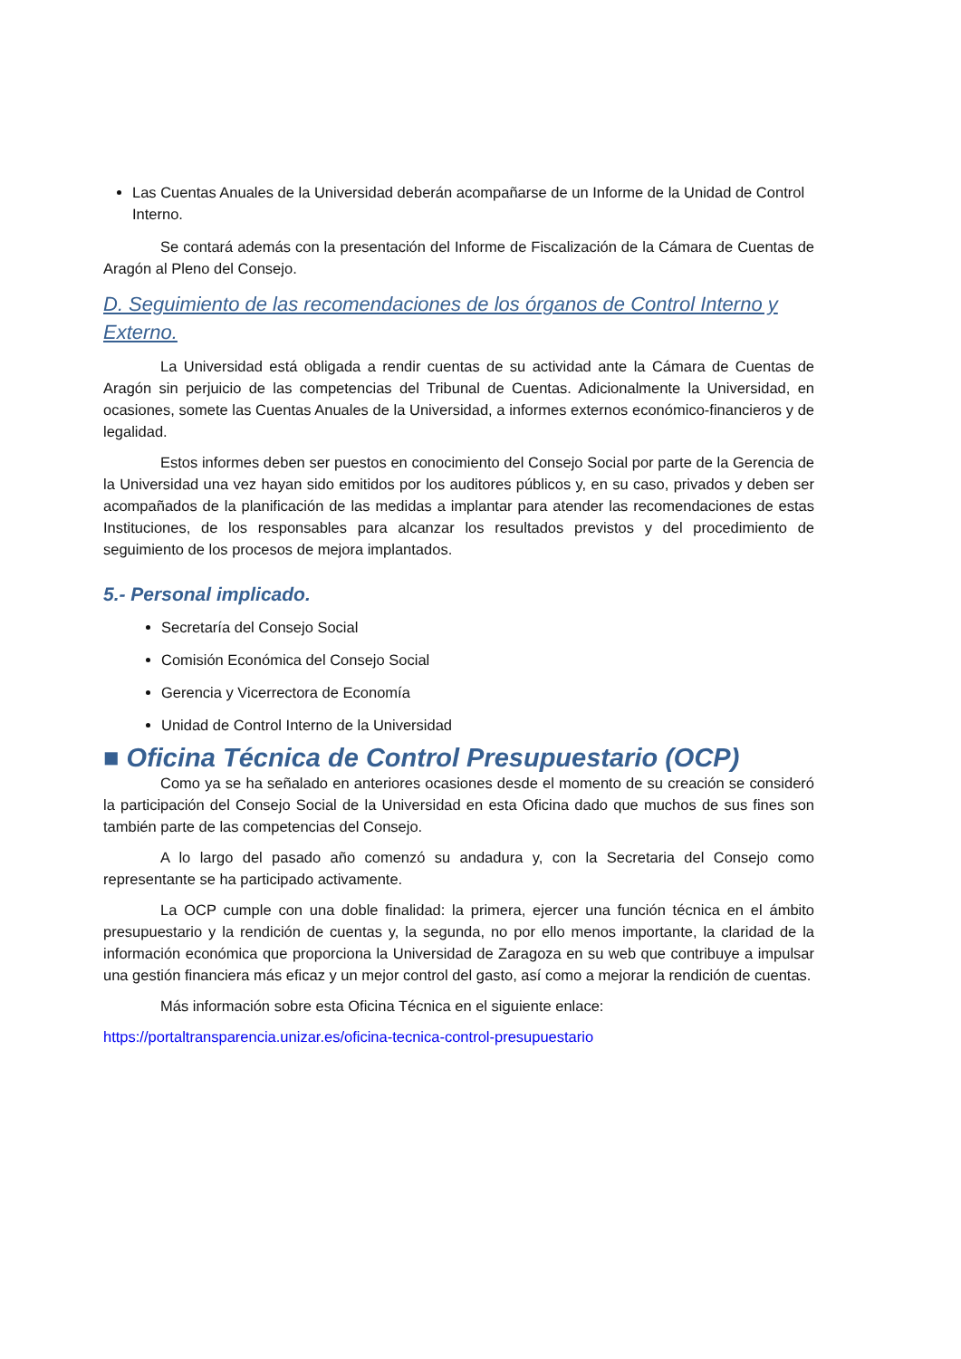Las Cuentas Anuales de la Universidad deberán acompañarse de un Informe de la Unidad de Control Interno.
Se contará además con la presentación del Informe de Fiscalización de la Cámara de Cuentas de Aragón al Pleno del Consejo.
D. Seguimiento de las recomendaciones de los órganos de Control Interno y Externo.
La Universidad está obligada a rendir cuentas de su actividad ante la Cámara de Cuentas de Aragón sin perjuicio de las competencias del Tribunal de Cuentas. Adicionalmente la Universidad, en ocasiones, somete las Cuentas Anuales de la Universidad, a informes externos económico-financieros y de legalidad.
Estos informes deben ser puestos en conocimiento del Consejo Social por parte de la Gerencia de la Universidad una vez hayan sido emitidos por los auditores públicos y, en su caso, privados y deben ser acompañados de la planificación de las medidas a implantar para atender las recomendaciones de estas Instituciones, de los responsables para alcanzar los resultados previstos y del procedimiento de seguimiento de los procesos de mejora implantados.
5.- Personal implicado.
Secretaría del Consejo Social
Comisión Económica del Consejo Social
Gerencia y Vicerrectora de Economía
Unidad de Control Interno de la Universidad
■ Oficina Técnica de Control Presupuestario (OCP)
Como ya se ha señalado en anteriores ocasiones desde el momento de su creación se consideró la participación del Consejo Social de la Universidad en esta Oficina dado que muchos de sus fines son también parte de las competencias del Consejo.
A lo largo del pasado año comenzó su andadura y, con la Secretaria del Consejo como representante se ha participado activamente.
La OCP cumple con una doble finalidad: la primera, ejercer una función técnica en el ámbito presupuestario y la rendición de cuentas y, la segunda, no por ello menos importante, la claridad de la información económica que proporciona la Universidad de Zaragoza en su web que contribuye a impulsar una gestión financiera más eficaz y un mejor control del gasto, así como a mejorar la rendición de cuentas.
Más información sobre esta Oficina Técnica en el siguiente enlace:
https://portaltransparencia.unizar.es/oficina-tecnica-control-presupuestario